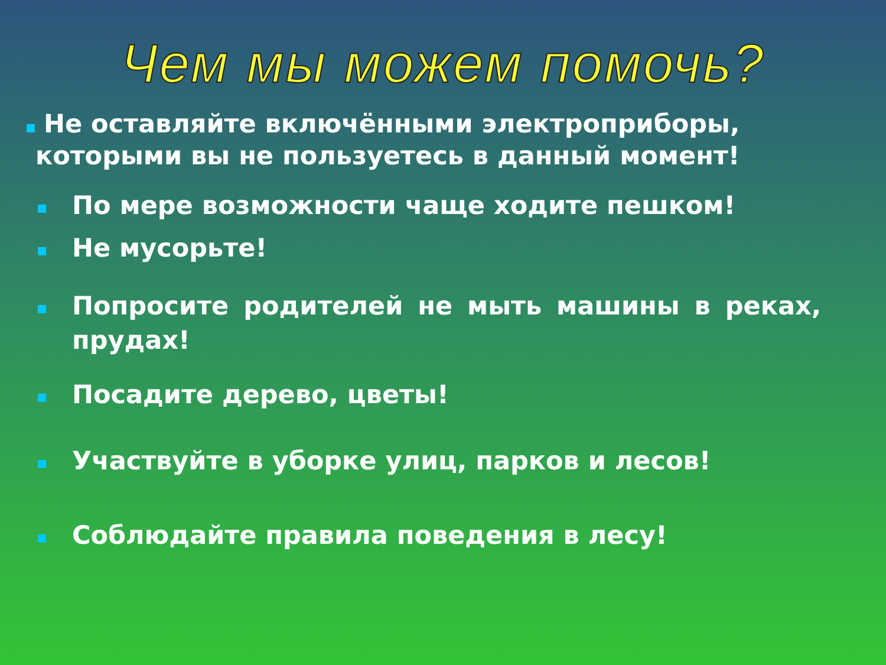Чем мы можем помочь?
Не оставляйте включёнными электроприборы,
которыми вы не пользуетесь в данный момент!
По мере возможности чаще ходите пешком!
Не мусорьте!
Попросите родителей не мыть машины в реках, прудах!
Посадите дерево, цветы!
Участвуйте в уборке улиц, парков и лесов!
Соблюдайте правила поведения в лесу!